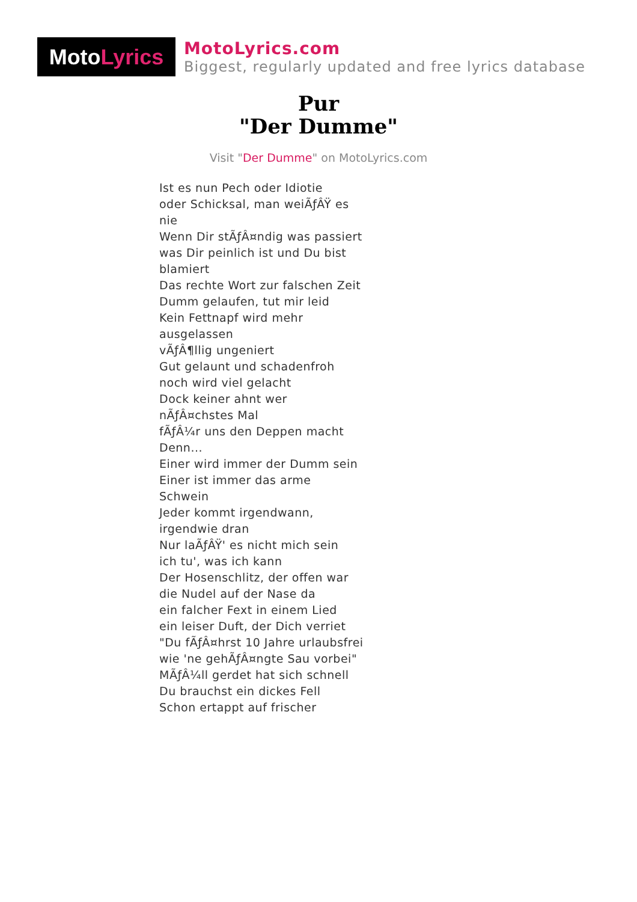Moto Lyrics
MotoLyrics.com
Biggest, regularly updated and free lyrics database
Pur
"Der Dumme"
Visit "Der Dumme" on MotoLyrics.com
Ist es nun Pech oder Idiotie
oder Schicksal, man weiÃƒÂŸ es nie
Wenn Dir stÃƒÂ¤ndig was passiert
was Dir peinlich ist und Du bist blamiert
Das rechte Wort zur falschen Zeit
Dumm gelaufen, tut mir leid
Kein Fettnapf wird mehr ausgelassen
vÃƒÂ¶llig ungeniert
Gut gelaunt und schadenfroh
noch wird viel gelacht
Dock keiner ahnt wer nÃƒÂ¤chstes Mal
fÃƒÂ¼r uns den Deppen macht
Denn...
Einer wird immer der Dumm sein
Einer ist immer das arme Schwein
Jeder kommt irgendwann, irgendwie dran
Nur laÃƒÂŸ' es nicht mich sein
ich tu', was ich kann
Der Hosenschlitz, der offen war
die Nudel auf der Nase da
ein falcher Fext in einem Lied
ein leiser Duft, der Dich verriet
"Du fÃƒÂ¤hrst 10 Jahre urlaubsfrei
wie 'ne gehÃƒÂ¤ngte Sau vorbei"
MÃƒÂ¼ll gerdet hat sich schnell
Du brauchst ein dickes Fell
Schon ertappt auf frischer